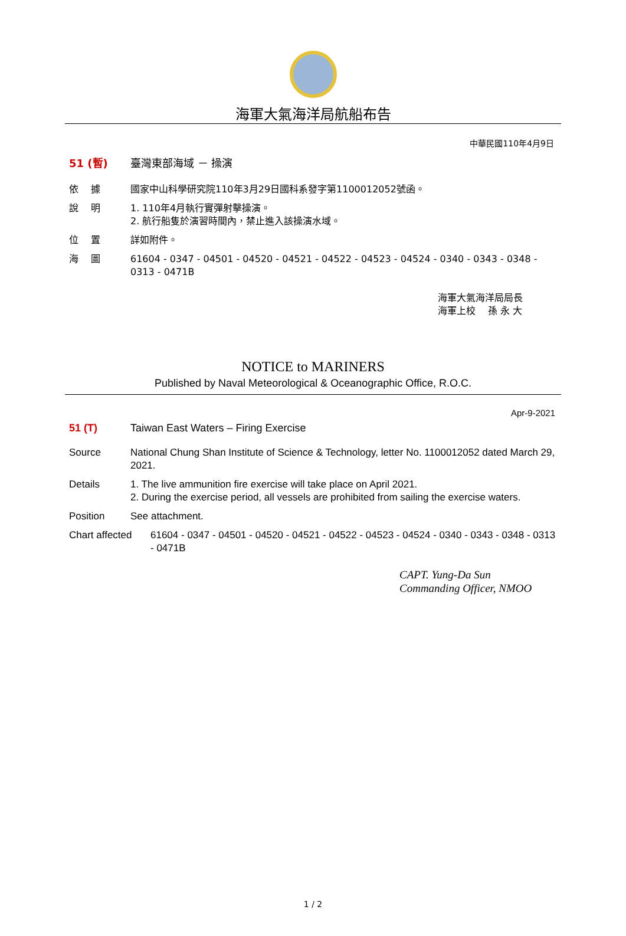海軍大氣海洋局航船布告
中華民國110年4月9日
51 (暫) 臺灣東部海域 － 操演
依　 據 國家中山科學研究院110年3月29日國科系發字第1100012052號函。
說　 明 1. 110年4月執行實彈射擊操演。
2. 航行船隻於演習時間內，禁止進入該操演水域。
位　 置 詳如附件。
海　 圖 61604 - 0347 - 04501 - 04520 - 04521 - 04522 - 04523 - 04524 - 0340 - 0343 - 0348 - 0313 - 0471B
海軍大氣海洋局局長
海軍上校　 孫 永 大
NOTICE to MARINERS
Published by Naval Meteorological & Oceanographic Office, R.O.C.
Apr-9-2021
51 (T) Taiwan East Waters – Firing Exercise
Source National Chung Shan Institute of Science & Technology, letter No. 1100012052 dated March 29, 2021.
Details 1. The live ammunition fire exercise will take place on April 2021.
2. During the exercise period, all vessels are prohibited from sailing the exercise waters.
Position See attachment.
Chart affected
61604 - 0347 - 04501 - 04520 - 04521 - 04522 - 04523 - 04524 - 0340 - 0343 - 0348 - 0313 - 0471B
CAPT. Yung-Da Sun
Commanding Officer, NMOO
1 / 2